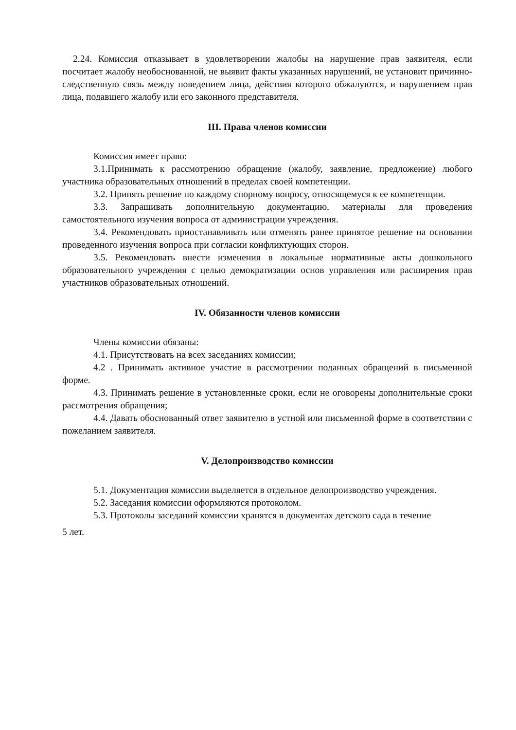2.24. Комиссия отказывает в удовлетворении жалобы на нарушение прав заявителя, если посчитает жалобу необоснованной, не выявит факты указанных нарушений, не установит причинно-следственную связь между поведением лица, действия которого обжалуются, и нарушением прав лица, подавшего жалобу или его законного представителя.
III. Права членов комиссии
Комиссия имеет право:
3.1.Принимать к рассмотрению обращение (жалобу, заявление, предложение) любого участника образовательных отношений в пределах своей компетенции.
3.2. Принять решение по каждому спорному вопросу, относящемуся к ее компетенции.
3.3. Запрашивать дополнительную документацию, материалы для проведения самостоятельного изучения вопроса от администрации учреждения.
3.4. Рекомендовать приостанавливать или отменять ранее принятое решение на основании проведенного изучения вопроса при согласии конфликтующих сторон.
3.5. Рекомендовать внести изменения в локальные нормативные акты дошкольного образовательного учреждения с целью демократизации основ управления или расширения прав участников образовательных отношений.
IV. Обязанности членов комиссии
Члены комиссии обязаны:
4.1. Присутствовать на всех заседаниях комиссии;
4.2 . Принимать активное участие в рассмотрении поданных обращений в письменной форме.
4.3. Принимать решение в установленные сроки, если не оговорены дополнительные сроки рассмотрения обращения;
4.4. Давать обоснованный ответ заявителю в устной или письменной форме в соответствии с пожеланием заявителя.
V. Делопроизводство комиссии
5.1. Документация комиссии выделяется в отдельное делопроизводство учреждения.
5.2. Заседания комиссии оформляются протоколом.
5.3. Протоколы заседаний комиссии хранятся в документах детского сада в течение
5 лет.